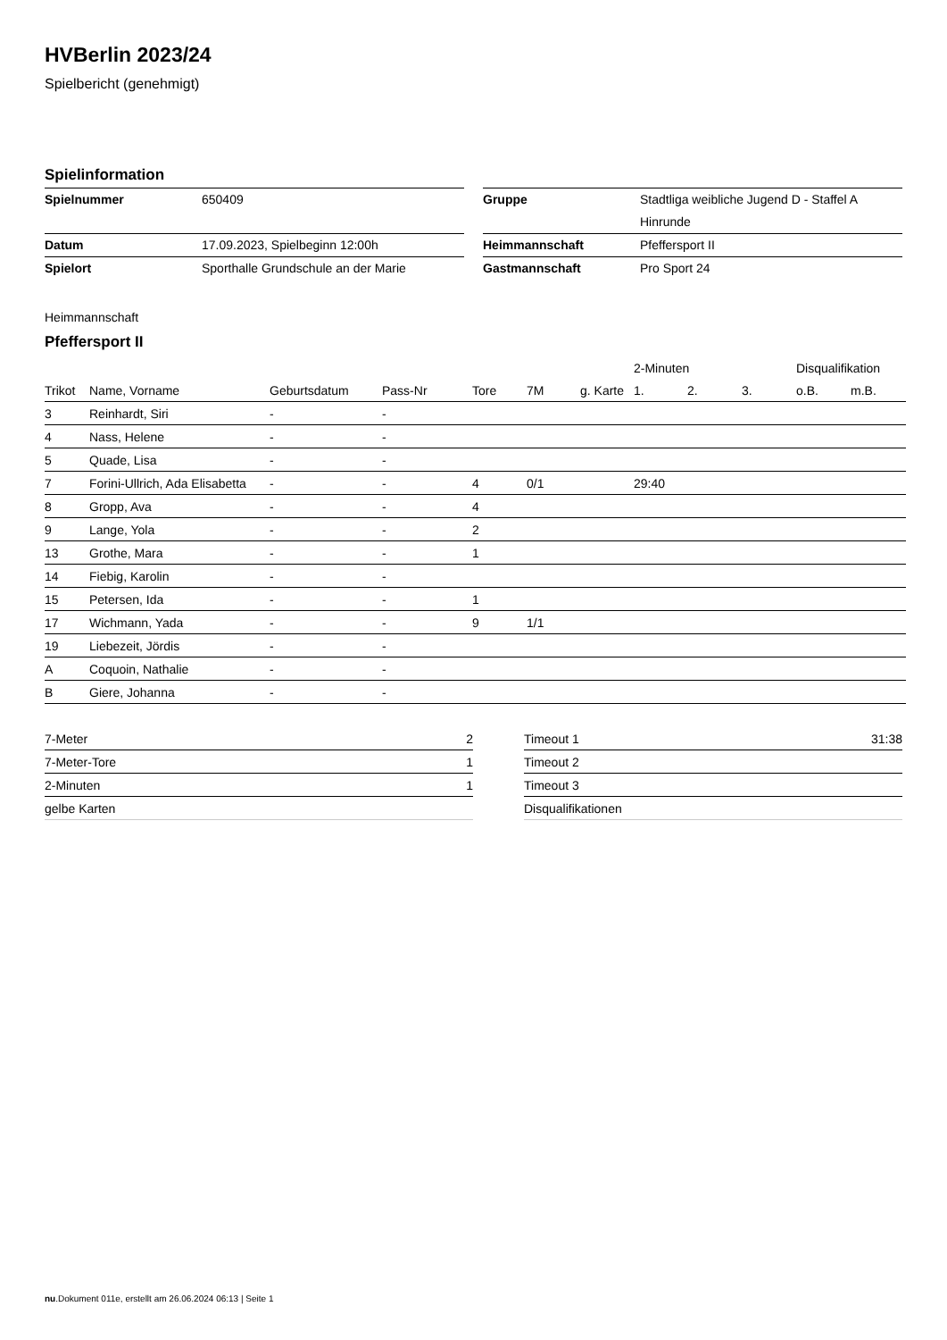HVBerlin 2023/24
Spielbericht (genehmigt)
Spielinformation
| Spielnummer | 650409 |
| Datum | 17.09.2023, Spielbeginn 12:00h |
| Spielort | Sporthalle Grundschule an der Marie |
| Gruppe | Stadtliga weibliche Jugend D - Staffel A |
| | Hinrunde |
| Heimmannschaft | Pfeffersport II |
| Gastmannschaft | Pro Sport 24 |
Heimmannschaft
Pfeffersport II
| | | | | | | | 2-Minuten | | | Disqualifikation | |
| --- | --- | --- | --- | --- | --- | --- | --- | --- | --- | --- | --- |
| Trikot | Name, Vorname | Geburtsdatum | Pass-Nr | Tore | 7M | g. Karte | 1. | 2. | 3. | o.B. | m.B. |
| 3 | Reinhardt, Siri | - | - | | | | | | | | |
| 4 | Nass, Helene | - | - | | | | | | | | |
| 5 | Quade, Lisa | - | - | | | | | | | | |
| 7 | Forini-Ullrich, Ada Elisabetta | - | - | 4 | 0/1 | | 29:40 | | | | |
| 8 | Gropp, Ava | - | - | 4 | | | | | | | |
| 9 | Lange, Yola | - | - | 2 | | | | | | | |
| 13 | Grothe, Mara | - | - | 1 | | | | | | | |
| 14 | Fiebig, Karolin | - | - | | | | | | | | |
| 15 | Petersen, Ida | - | - | 1 | | | | | | | |
| 17 | Wichmann, Yada | - | - | 9 | 1/1 | | | | | | |
| 19 | Liebezeit, Jördis | - | - | | | | | | | | |
| A | Coquoin, Nathalie | - | - | | | | | | | | |
| B | Giere, Johanna | - | - | | | | | | | | |
| 7-Meter | 2 |
| 7-Meter-Tore | 1 |
| 2-Minuten | 1 |
| gelbe Karten | |
| Timeout 1 | 31:38 |
| Timeout 2 | |
| Timeout 3 | |
| Disqualifikationen | |
nu.Dokument 011e, erstellt am 26.06.2024 06:13 | Seite 1